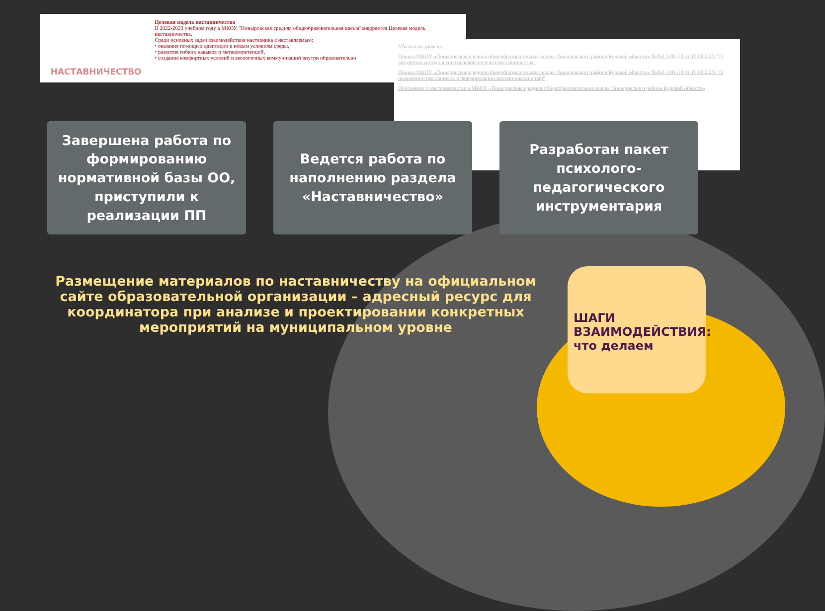НАСТАВНИЧЕСТВО
Целевая модель наставничества
В 2022-2023 учебном году в МКОУ "Поныровская средняя общеобразовательная школа"внедряется Целевая модель наставничества.
Среди основных задач взаимодействия наставника с наставляемым:
• оказание помощи в адаптации к новым условиям среды,
• развитие гибких навыков и метакомпетенций,
• создание комфортных условий и экологичных коммуникаций внутри образовательно
Школьный уровень
Приказ МКОУ «Поныровская средняя общеобразовательная школа Поныровского района Курской области» №261.1/01-10 от 10.09.2022 "О внедрении методологии (целевой модели) наставничества"
Приказ МКОУ «Поныровская средняя общеобразовательная школа Поныровского района Курской области» №261.2/01-10 от 10.09.2022 "О назначении наставников и формировании наставнических пар"
Положение о наставничестве в МКОУ «Поныровская средняя общеобразовательная школа Поныровского района Курской области»
Завершена работа по формированию нормативной базы ОО, приступили к реализации ПП
Ведется работа по наполнению раздела «Наставничество»
Разработан пакет психолого-педагогического инструментария
Размещение материалов по наставничеству на официальном сайте образовательной организации – адресный ресурс для координатора при анализе и проектировании конкретных мероприятий на муниципальном уровне
ШАГИ
ВЗАИМОДЕЙСТВИЯ:
что делаем